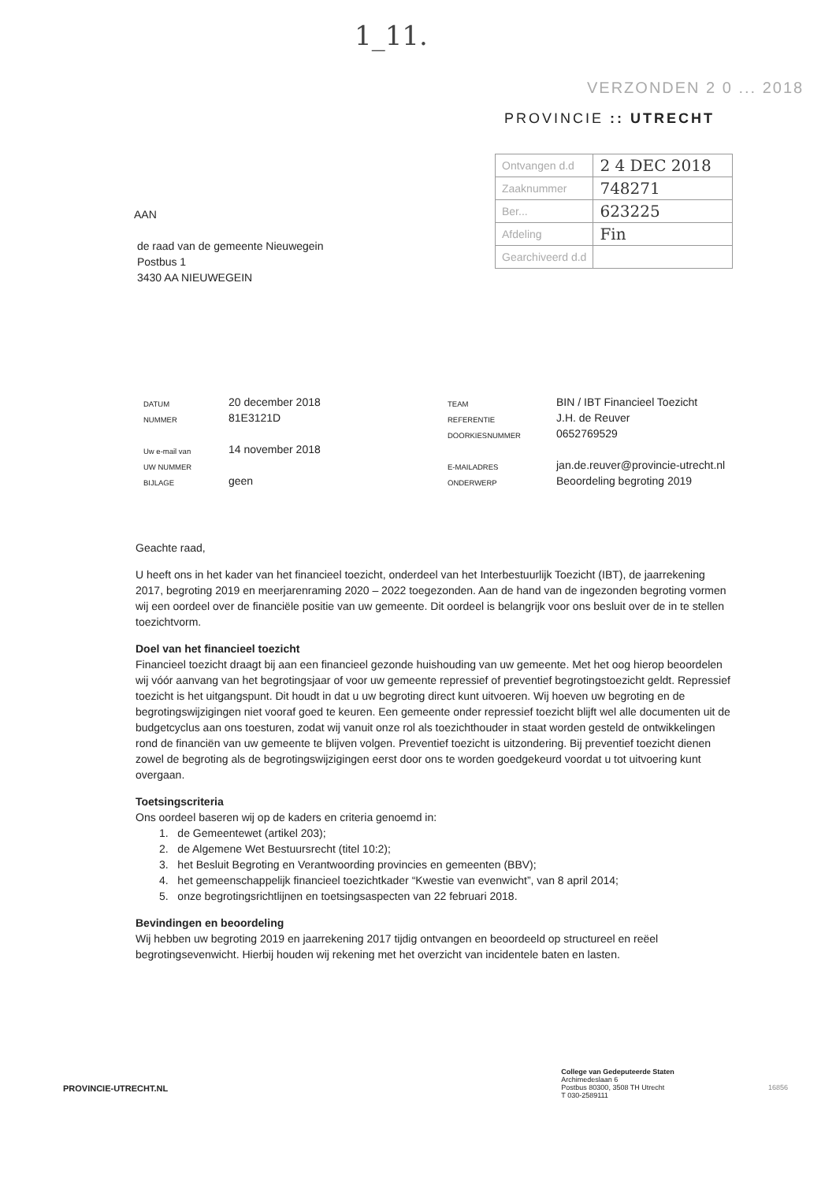1_11.
VERZONDEN 2 0 ... 2018
PROVINCIE :: UTRECHT
| Ontvangen d.d | 2 4 DEC 2018 |
| Zaaknummer | 748271 |
| Ber... | 623225 |
| Afdeling | Fin |
| Gearchiveerd d.d | |
AAN
de raad van de gemeente Nieuwegein
Postbus 1
3430 AA NIEUWEGEIN
| DATUM | 20 december 2018 | TEAM | BIN / IBT Financieel Toezicht |
| NUMMER | 81E3121D | REFERENTIE | J.H. de Reuver |
| | | DOORKIESNUMMER | 0652769529 |
| Uw e-mail van | 14 november 2018 | | |
| UW NUMMER | | E-MAILADRES | jan.de.reuver@provincie-utrecht.nl |
| BIJLAGE | geen | ONDERWERP | Beoordeling begroting 2019 |
Geachte raad,
U heeft ons in het kader van het financieel toezicht, onderdeel van het Interbestuurlijk Toezicht (IBT), de jaarrekening 2017, begroting 2019 en meerjarenraming 2020 – 2022 toegezonden. Aan de hand van de ingezonden begroting vormen wij een oordeel over de financiële positie van uw gemeente. Dit oordeel is belangrijk voor ons besluit over de in te stellen toezichtvorm.
Doel van het financieel toezicht
Financieel toezicht draagt bij aan een financieel gezonde huishouding van uw gemeente. Met het oog hierop beoordelen wij vóór aanvang van het begrotingsjaar of voor uw gemeente repressief of preventief begrotingstoezicht geldt. Repressief toezicht is het uitgangspunt. Dit houdt in dat u uw begroting direct kunt uitvoeren. Wij hoeven uw begroting en de begrotingswijzigingen niet vooraf goed te keuren. Een gemeente onder repressief toezicht blijft wel alle documenten uit de budgetcyclus aan ons toesturen, zodat wij vanuit onze rol als toezichthouder in staat worden gesteld de ontwikkelingen rond de financiën van uw gemeente te blijven volgen. Preventief toezicht is uitzondering. Bij preventief toezicht dienen zowel de begroting als de begrotingswijzigingen eerst door ons te worden goedgekeurd voordat u tot uitvoering kunt overgaan.
Toetsingscriteria
Ons oordeel baseren wij op de kaders en criteria genoemd in:
1. de Gemeentewet (artikel 203);
2. de Algemene Wet Bestuursrecht (titel 10:2);
3. het Besluit Begroting en Verantwoording provincies en gemeenten (BBV);
4. het gemeenschappelijk financieel toezichtkader “Kwestie van evenwicht”, van 8 april 2014;
5. onze begrotingsrichtlijnen en toetsingsaspecten van 22 februari 2018.
Bevindingen en beoordeling
Wij hebben uw begroting 2019 en jaarrekening 2017 tijdig ontvangen en beoordeeld op structureel en reëel begrotingsevenwicht. Hierbij houden wij rekening met het overzicht van incidentele baten en lasten.
PROVINCIE-UTRECHT.NL
College van Gedeputeerde Staten
Archimedeslaan 6
Postbus 80300, 3508 TH Utrecht
T 030-2589111
16856